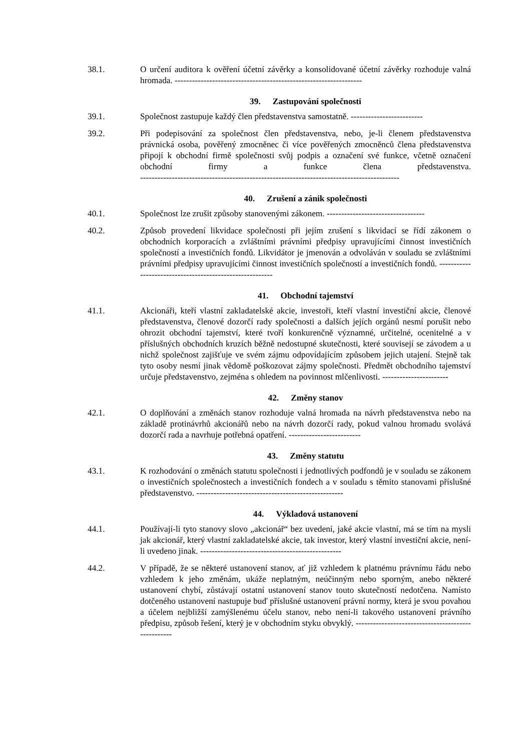38.1. O určení auditora k ověření účetní závěrky a konsolidované účetní závěrky rozhoduje valná hromada. -----------------------------------------------------------------
39. Zastupování společnosti
39.1. Společnost zastupuje každý člen představenstva samostatně. -------------------------
39.2. Při podepisování za společnost člen představenstva, nebo, je-li členem představenstva právnická osoba, pověřený zmocněnec či více pověřených zmocněnců člena představenstva připojí k obchodní firmě společnosti svůj podpis a označení své funkce, včetně označení obchodní firmy a funkce člena představenstva. ------------------------------------------------------------------------------------------
40. Zrušení a zánik společnosti
40.1. Společnost lze zrušit způsoby stanovenými zákonem. ----------------------------------
40.2. Způsob provedení likvidace společnosti při jejím zrušení s likvidací se řídí zákonem o obchodních korporacích a zvláštními právními předpisy upravujícími činnost investičních společností a investičních fondů. Likvidátor je jmenován a odvoláván v souladu se zvláštními právními předpisy upravujícími činnost investičních společností a investičních fondů. ---------------------------------------------------------
41. Obchodní tajemství
41.1. Akcionáři, kteří vlastní zakladatelské akcie, investoři, kteří vlastní investiční akcie, členové představenstva, členové dozorčí rady společnosti a dalších jejích orgánů nesmí porušit nebo ohrozit obchodní tajemství, které tvoří konkurenčně významné, určitelné, ocenitelné a v příslušných obchodních kruzích běžně nedostupné skutečnosti, které souvisejí se závodem a u nichž společnost zajišťuje ve svém zájmu odpovídajícím způsobem jejich utajení. Stejně tak tyto osoby nesmí jinak vědomě poškozovat zájmy společnosti. Předmět obchodního tajemství určuje představenstvo, zejména s ohledem na povinnost mlčenlivosti. -----------------------
42. Změny stanov
42.1. O doplňování a změnách stanov rozhoduje valná hromada na návrh představenstva nebo na základě protinávrhů akcionářů nebo na návrh dozorčí rady, pokud valnou hromadu svolává dozorčí rada a navrhuje potřebná opatření. -------------------------
43. Změny statutu
43.1. K rozhodování o změnách statutu společnosti i jednotlivých podfondů je v souladu se zákonem o investičních společnostech a investičních fondech a v souladu s těmito stanovami příslušné představenstvo. ---------------------------------------------------
44. Výkladová ustanovení
44.1. Používají-li tyto stanovy slovo „akcionář“ bez uvedení, jaké akcie vlastní, má se tím na mysli jak akcionář, který vlastní zakladatelské akcie, tak investor, který vlastní investiční akcie, není-li uvedeno jinak. -------------------------------------------------
44.2. V případě, že se některé ustanovení stanov, ať již vzhledem k platnému právnímu řádu nebo vzhledem k jeho změnám, ukáže neplatným, neúčinným nebo sporným, anebo některé ustanovení chybí, zůstávají ostatní ustanovení stanov touto skutečností nedotčena. Namísto dotčeného ustanovení nastupuje buď příslušné ustanovení právní normy, která je svou povahou a účelem nejbližší zamýšlenému účelu stanov, nebo není-li takového ustanovení právního předpisu, způsob řešení, který je v obchodním styku obvyklý. ---------------------------------------------------